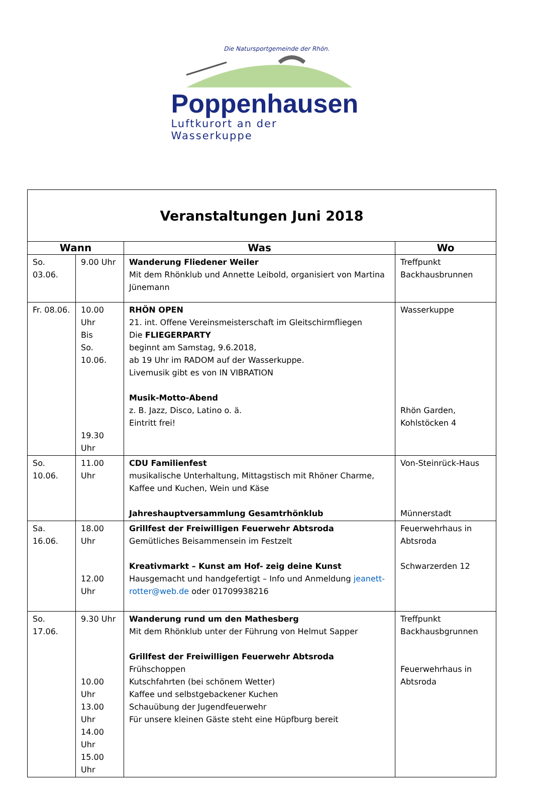Die Natursportgemeinde der Rhön.
Poppenhausen
Luftkurort an der Wasserkuppe
| Veranstaltungen Juni 2018 | | | |
| Wann | | Was | Wo |
| So. 03.06. | 9.00 Uhr | Wanderung Fliedener Weiler Mit dem Rhönklub und Annette Leibold, organisiert von Martina Jünemann | Treffpunkt Backhausbrunnen |
| Fr. 08.06. | 10.00 Uhr Bis So. 10.06. 19.30 Uhr | RHÖN OPEN 21. int. Offene Vereinsmeisterschaft im Gleitschirmfliegen Die FLIEGERPARTY beginnt am Samstag, 9.6.2018, ab 19 Uhr im RADOM auf der Wasserkuppe. Livemusik gibt es von IN VIBRATION Musik-Motto-Abend z. B. Jazz, Disco, Latino o. ä. Eintritt frei! | Wasserkuppe Rhön Garden, Kohlstöcken 4 |
| So. 10.06. | 11.00 Uhr | CDU Familienfest musikalische Unterhaltung, Mittagstisch mit Rhöner Charme, Kaffee und Kuchen, Wein und Käse Jahreshauptversammlung Gesamtrhönklub | Von-Steinrück-Haus Münnerstadt |
| Sa. 16.06. | 18.00 Uhr 12.00 Uhr | Grillfest der Freiwilligen Feuerwehr Abtsroda Gemütliches Beisammensein im Festzelt Kreativmarkt – Kunst am Hof- zeig deine Kunst Hausgemacht und handgefertigt – Info und Anmeldung jeanett-rotter@web.de oder 01709938216 | Feuerwehrhaus in Abtsroda Schwarzerden 12 |
| So. 17.06. | 9.30 Uhr 10.00 Uhr 13.00 Uhr 14.00 Uhr 15.00 Uhr | Wanderung rund um den Mathesberg Mit dem Rhönklub unter der Führung von Helmut Sapper Grillfest der Freiwilligen Feuerwehr Abtsroda Frühschoppen Kutschfahrten (bei schönem Wetter) Kaffee und selbstgebackener Kuchen Schauübung der Jugendfeuerwehr Für unsere kleinen Gäste steht eine Hüpfburg bereit | Treffpunkt Backhausbgrunnen Feuerwehrhaus in Abtsroda |